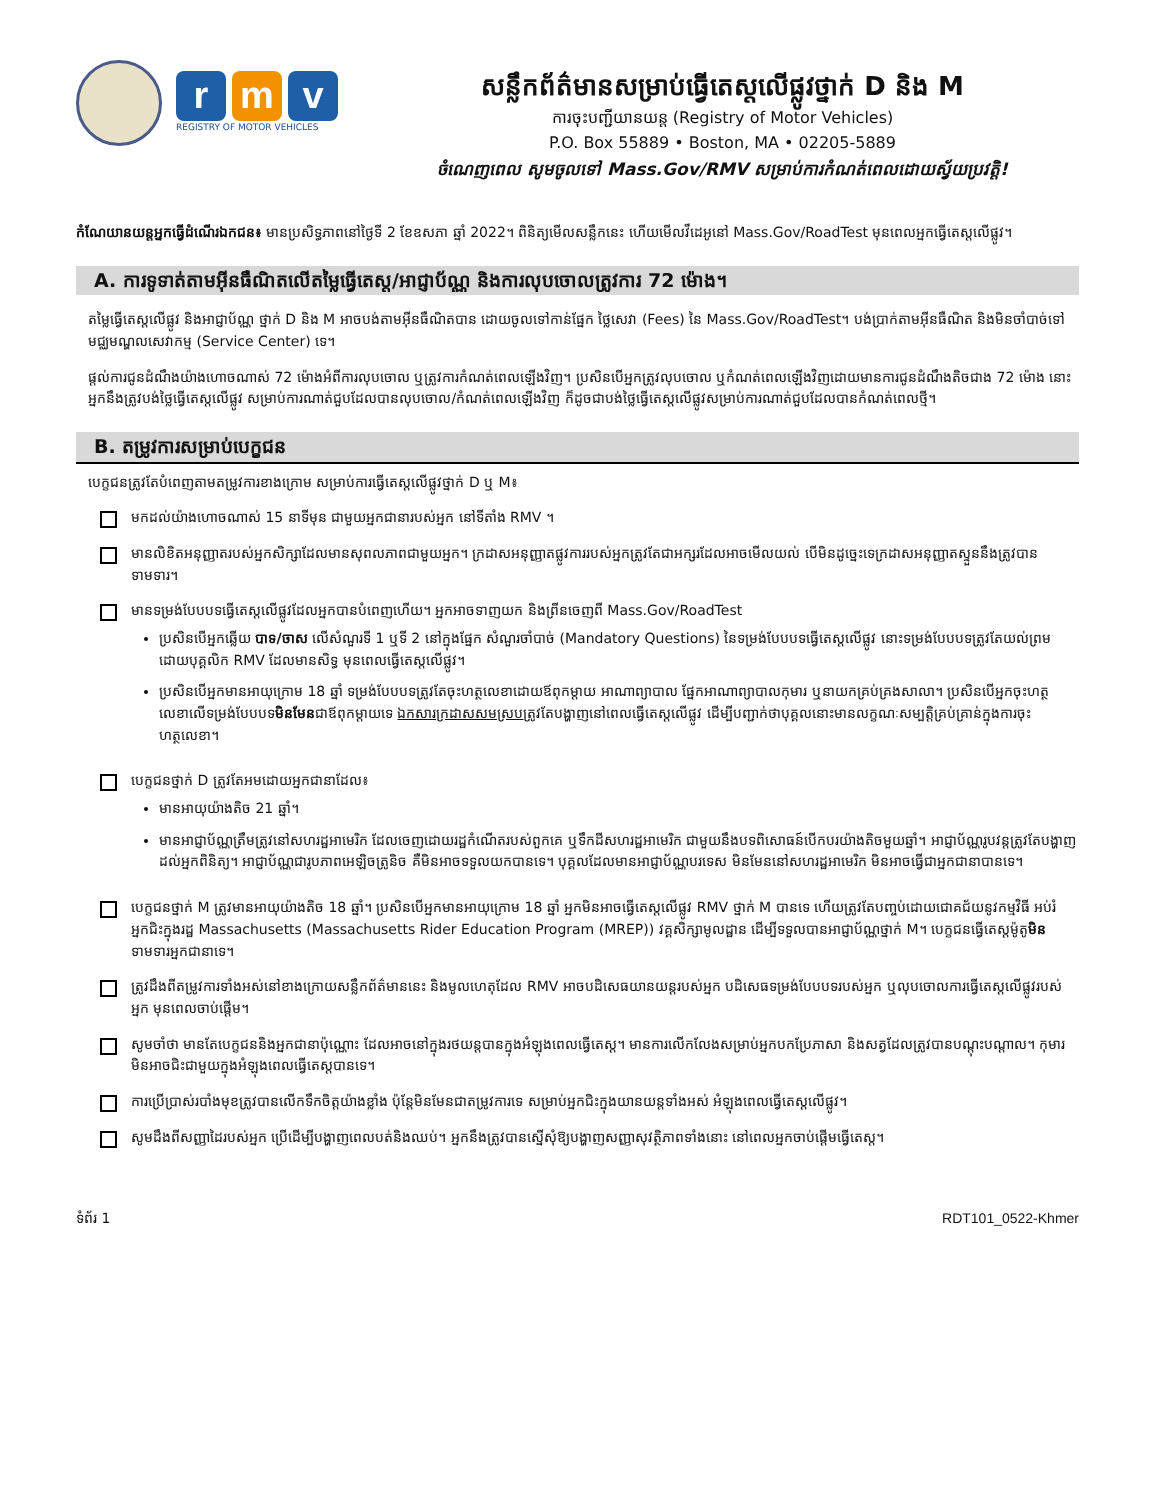r m v
REGISTRY OF MOTOR VEHICLES
សន្លឹកព័ត៌មានសម្រាប់ធ្វើតេស្តលើផ្លូវថ្នាក់ D និង M
ការចុះបញ្ជីយានយន្ត (Registry of Motor Vehicles)
P.O. Box 55889 • Boston, MA • 02205-5889
ចំណេញពេល សូមចូលទៅ Mass.Gov/RMV សម្រាប់ការកំណត់ពេលដោយស្វ័យប្រវត្តិ!
កំណែយានយន្តអ្នកធ្វើដំណើរឯកជន៖ មានប្រសិទ្ធភាពនៅថ្ងៃទី 2 ខែឧសភា ឆ្នាំ 2022។ ពិនិត្យមើលសន្លឹកនេះ ហើយមើលវីដេអូនៅ Mass.Gov/RoadTest មុនពេលអ្នកធ្វើតេស្តលើផ្លូវ។
A. ការទូទាត់តាមអ៊ីនធឺណិតលើតម្លៃធ្វើតេស្ត/អាជ្ញាប័ណ្ណ និងការលុបចោលត្រូវការ 72 ម៉ោង។
តម្លៃធ្វើតេស្តលើផ្លូវ និងអាជ្ញាប័ណ្ណ ថ្នាក់ D និង M អាចបង់តាមអ៊ីនធឺណិតបាន ដោយចូលទៅកាន់ផ្នែក ថ្លៃសេវា (Fees) នៃ Mass.Gov/RoadTest។ បង់ប្រាក់តាមអ៊ីនធឺណិត និងមិនចាំបាច់ទៅមជ្ឈមណ្ឌលសេវាកម្ម (Service Center) ទេ។
ផ្តល់ការជូនដំណឹងយ៉ាងហោចណាស់ 72 ម៉ោងអំពីការលុបចោល ឬត្រូវការកំណត់ពេលឡើងវិញ។ ប្រសិនបើអ្នកត្រូវលុបចោល ឬកំណត់ពេលឡើងវិញដោយមានការជូនដំណឹងតិចជាង 72 ម៉ោង នោះអ្នកនឹងត្រូវបង់ថ្លៃធ្វើតេស្តលើផ្លូវ សម្រាប់ការណាត់ជួបដែលបានលុបចោល/កំណត់ពេលឡើងវិញ ក៏ដូចជាបង់ថ្លៃធ្វើតេស្តលើផ្លូវសម្រាប់ការណាត់ជួបដែលបានកំណត់ពេលថ្មី។
B. តម្រូវការសម្រាប់បេក្ខជន
បេក្ខជនត្រូវតែបំពេញតាមតម្រូវការខាងក្រោម សម្រាប់ការធ្វើតេស្តលើផ្លូវថ្នាក់ D ឬ M៖
មកដល់យ៉ាងហោចណាស់ 15 នាទីមុន ជាមួយអ្នកជានារបស់អ្នក នៅទីតាំង RMV ។
មានលិខិតអនុញ្ញាតរបស់អ្នកសិក្សាដែលមានសុពលភាពជាមួយអ្នក។ ក្រដាសអនុញ្ញាតផ្លូវការរបស់អ្នកត្រូវតែជាអក្សរដែលអាចមើលយល់ បើមិនដូច្នេះទេក្រដាសអនុញ្ញាតស្ទួននឹងត្រូវបានទាមទារ។
មានទម្រង់បែបបទធ្វើតេស្តលើផ្លូវដែលអ្នកបានបំពេញហើយ។ អ្នកអាចទាញយក និងព្រីនចេញពី Mass.Gov/RoadTest
ប្រសិនបើអ្នកឆ្លើយ បាទ/ចាស លើសំណួរទី 1 ឬទី 2 នៅក្នុងផ្នែក សំណួរចាំបាច់ (Mandatory Questions) នៃទម្រង់បែបបទធ្វើតេស្តលើផ្លូវ នោះទម្រង់បែបបទត្រូវតែយល់ព្រមដោយបុគ្គលិក RMV ដែលមានសិទ្ធ មុនពេលធ្វើតេស្តលើផ្លូវ។
ប្រសិនបើអ្នកមានអាយុក្រោម 18 ឆ្នាំ ទម្រង់បែបបទត្រូវតែចុះហត្ថលេខាដោយឪពុកម្តាយ អាណាព្យាបាល ផ្នែកអាណាព្យាបាលកុមារ ឬនាយកគ្រប់គ្រងសាលា។ ប្រសិនបើអ្នកចុះហត្ថលេខាលើទម្រង់បែបបទមិនមែនជាឪពុកម្តាយទេ ឯកសារក្រដាសសមស្របត្រូវតែបង្ហាញនៅពេលធ្វើតេស្តលើផ្លូវ ដើម្បីបញ្ជាក់ថាបុគ្គលនោះមានលក្ខណៈសម្បត្តិគ្រប់គ្រាន់ក្នុងការចុះហត្ថលេខា។
បេក្ខជនថ្នាក់ D ត្រូវតែអមដោយអ្នកជានាដែល៖
មានអាយុយ៉ាងតិច 21 ឆ្នាំ។
មានអាជ្ញាប័ណ្ណត្រឹមត្រូវនៅសហរដ្ឋអាមេរិក ដែលចេញដោយរដ្ឋកំណើតរបស់ពួកគេ ឬទឹកដីសហរដ្ឋអាមេរិក ជាមួយនឹងបទពិសោធន៍បើកបរយ៉ាងតិចមួយឆ្នាំ។ អាជ្ញាប័ណ្ណរូបវន្តត្រូវតែបង្ហាញដល់អ្នកពិនិត្យ។ អាជ្ញាប័ណ្ណជារូបភាពអេឡិចត្រូនិច គឺមិនអាចទទួលយកបានទេ។ បុគ្គលដែលមានអាជ្ញាប័ណ្ណបរទេស មិនមែននៅសហរដ្ឋអាមេរិក មិនអាចធ្វើជាអ្នកជានាបានទេ។
បេក្ខជនថ្នាក់ M ត្រូវមានអាយុយ៉ាងតិច 18 ឆ្នាំ។ ប្រសិនបើអ្នកមានអាយុក្រោម 18 ឆ្នាំ អ្នកមិនអាចធ្វើតេស្តលើផ្លូវ RMV ថ្នាក់ M បានទេ ហើយត្រូវតែបញ្ចប់ដោយជោគជ័យនូវកម្មវិធី អប់រំអ្នកជិះក្នុងរដ្ឋ Massachusetts (Massachusetts Rider Education Program (MREP)) វគ្គសិក្សាមូលដ្ឋាន ដើម្បីទទួលបានអាជ្ញាប័ណ្ណថ្នាក់ M។ បេក្ខជនធ្វើតេស្តម៉ូតូមិនទាមទារអ្នកជានាទេ។
ត្រូវដឹងពីតម្រូវការទាំងអស់នៅខាងក្រោយសន្លឹកព័ត៌មាននេះ និងមូលហេតុដែល RMV អាចបដិសេធយានយន្តរបស់អ្នក បដិសេធទម្រង់បែបបទរបស់អ្នក ឬលុបចោលការធ្វើតេស្តលើផ្លូវរបស់អ្នក មុនពេលចាប់ផ្តើម។
សូមចាំថា មានតែបេក្ខជននិងអ្នកជានាប៉ុណ្ណោះ ដែលអាចនៅក្នុងរថយន្តបានក្នុងអំឡុងពេលធ្វើតេស្ត។ មានការលើកលែងសម្រាប់អ្នកបកប្រែភាសា និងសត្វដែលត្រូវបានបណ្តុះបណ្តាល។ កុមារមិនអាចជិះជាមួយក្នុងអំឡុងពេលធ្វើតេស្តបានទេ។
ការប្រើប្រាស់របាំងមុខត្រូវបានលើកទឹកចិត្តយ៉ាងខ្លាំង ប៉ុន្តែមិនមែនជាតម្រូវការទេ សម្រាប់អ្នកជិះក្នុងយានយន្តទាំងអស់ អំឡុងពេលធ្វើតេស្តលើផ្លូវ។
សូមដឹងពីសញ្ញាដៃរបស់អ្នក ប្រើដើម្បីបង្ហាញពេលបត់និងឈប់។ អ្នកនឹងត្រូវបានស្នើសុំឱ្យបង្ហាញសញ្ញាសុវត្ថិភាពទាំងនោះ នៅពេលអ្នកចាប់ផ្តើមធ្វើតេស្ត។
ទំព័រ 1 RDT101_0522-Khmer